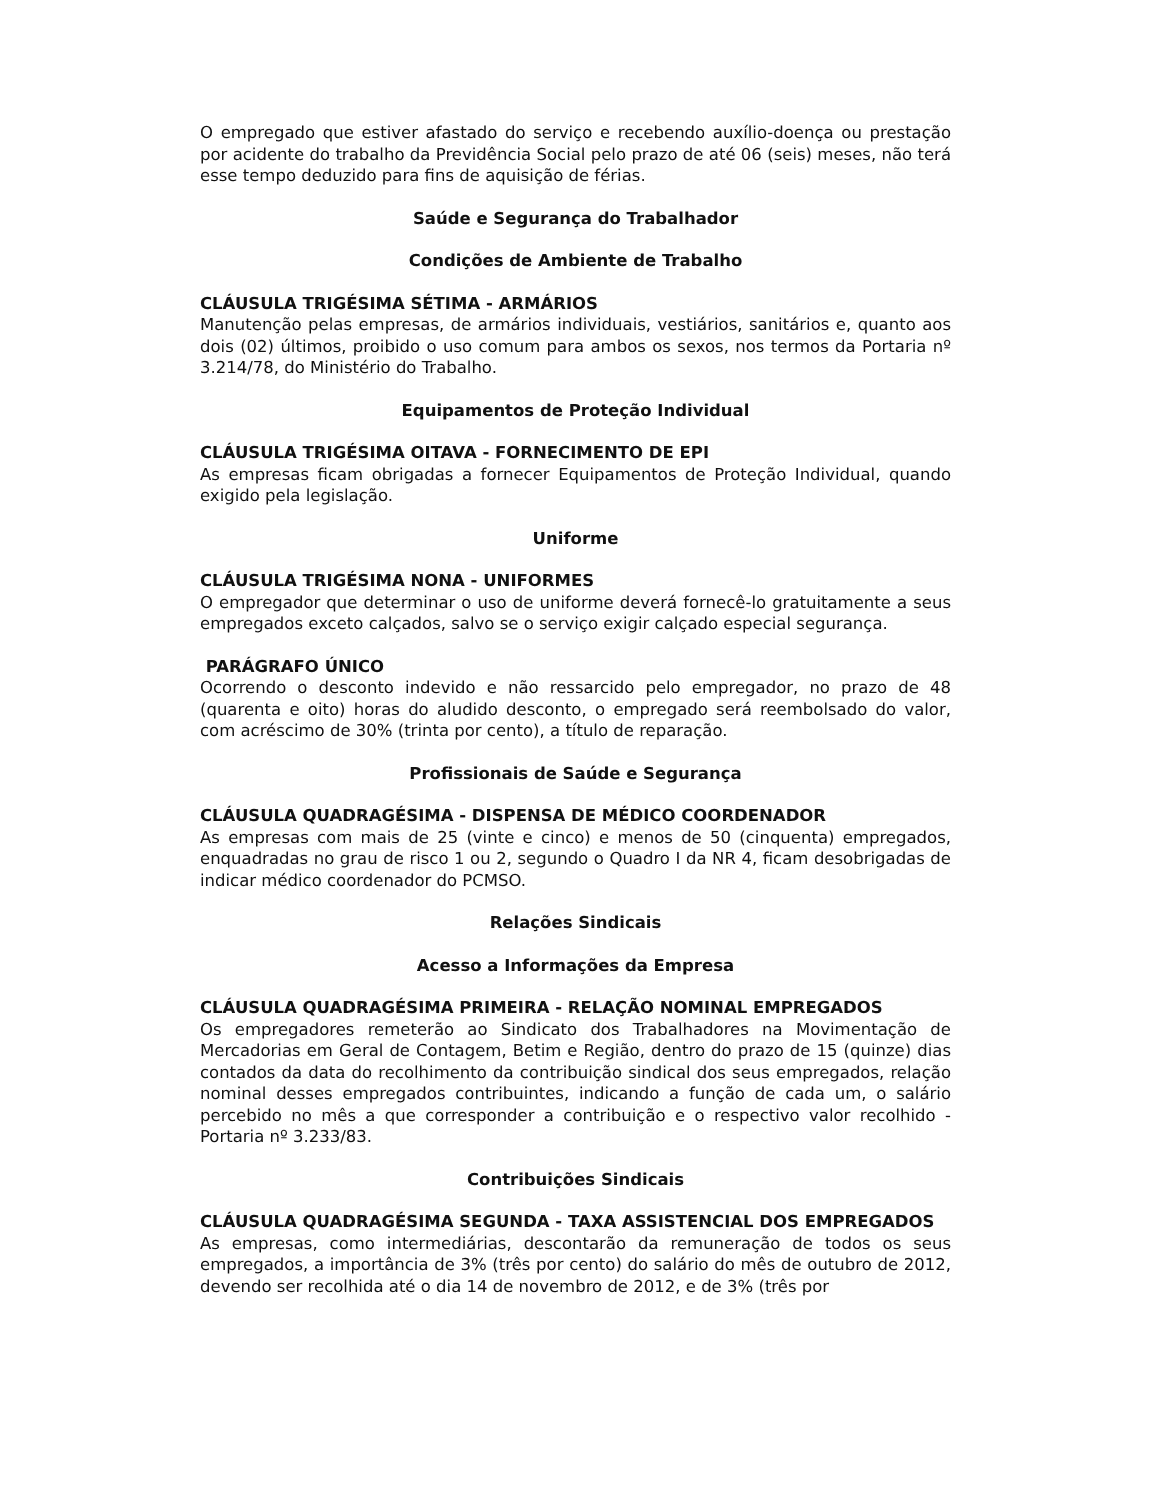O empregado que estiver afastado do serviço e recebendo auxílio-doença ou prestação por acidente do trabalho da Previdência Social pelo prazo de até 06 (seis) meses, não terá esse tempo deduzido para fins de aquisição de férias.
Saúde e Segurança do Trabalhador
Condições de Ambiente de Trabalho
CLÁUSULA TRIGÉSIMA SÉTIMA - ARMÁRIOS
Manutenção pelas empresas, de armários individuais, vestiários, sanitários e, quanto aos dois (02) últimos, proibido o uso comum para ambos os sexos, nos termos da Portaria nº 3.214/78, do Ministério do Trabalho.
Equipamentos de Proteção Individual
CLÁUSULA TRIGÉSIMA OITAVA - FORNECIMENTO DE EPI
As empresas ficam obrigadas a fornecer Equipamentos de Proteção Individual, quando exigido pela legislação.
Uniforme
CLÁUSULA TRIGÉSIMA NONA - UNIFORMES
O empregador que determinar o uso de uniforme deverá fornecê-lo gratuitamente a seus empregados exceto calçados, salvo se o serviço exigir calçado especial segurança.
PARÁGRAFO ÚNICO
Ocorrendo o desconto indevido e não ressarcido pelo empregador, no prazo de 48 (quarenta e oito) horas do aludido desconto, o empregado será reembolsado do valor, com acréscimo de 30% (trinta por cento), a título de reparação.
Profissionais de Saúde e Segurança
CLÁUSULA QUADRAGÉSIMA - DISPENSA DE MÉDICO COORDENADOR
As empresas com mais de 25 (vinte e cinco) e menos de 50 (cinquenta) empregados, enquadradas no grau de risco 1 ou 2, segundo o Quadro I da NR 4, ficam desobrigadas de indicar médico coordenador do PCMSO.
Relações Sindicais
Acesso a Informações da Empresa
CLÁUSULA QUADRAGÉSIMA PRIMEIRA - RELAÇÃO NOMINAL EMPREGADOS
Os empregadores remeterão ao Sindicato dos Trabalhadores na Movimentação de Mercadorias em Geral de Contagem, Betim e Região, dentro do prazo de 15 (quinze) dias contados da data do recolhimento da contribuição sindical dos seus empregados, relação nominal desses empregados contribuintes, indicando a função de cada um, o salário percebido no mês a que corresponder a contribuição e o respectivo valor recolhido - Portaria nº 3.233/83.
Contribuições Sindicais
CLÁUSULA QUADRAGÉSIMA SEGUNDA - TAXA ASSISTENCIAL DOS EMPREGADOS
As empresas, como intermediárias, descontarão da remuneração de todos os seus empregados, a importância de 3% (três por cento) do salário do mês de outubro de 2012, devendo ser recolhida até o dia 14 de novembro de 2012, e de 3% (três por